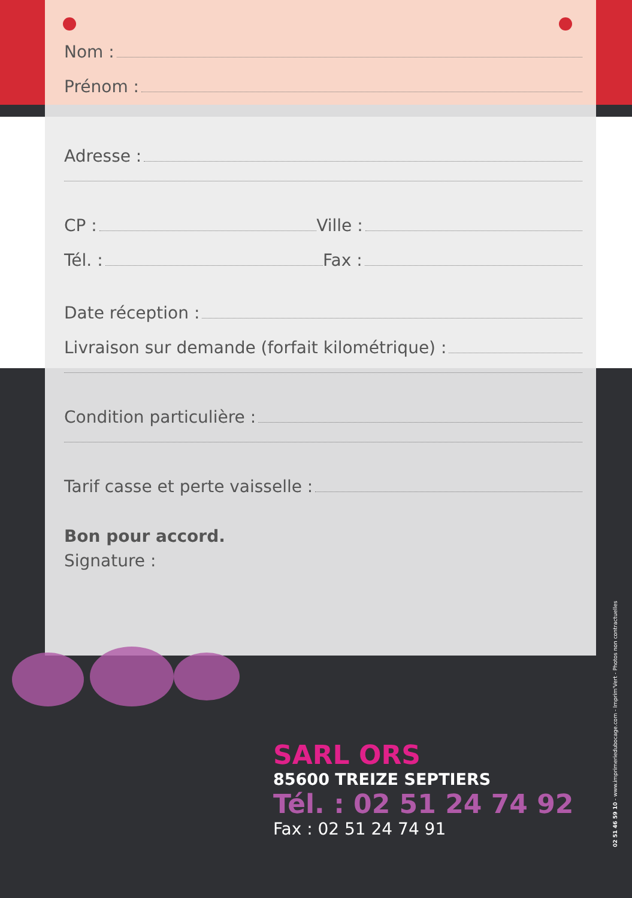Nom :
Prénom :
Adresse :
CP : Ville :
Tél. : Fax :
Date réception :
Livraison sur demande (forfait kilométrique) :
Condition particulière :
Tarif casse et perte vaisselle :
Bon pour accord.
Signature :
SARL ORS
85600 TREIZE SEPTIERS
Tél. : 02 51 24 74 92
Fax : 02 51 24 74 91
02 51 46 59 10 - www.imprimeriedubocage.com - Imprim'Vert - Photos non contractuelles